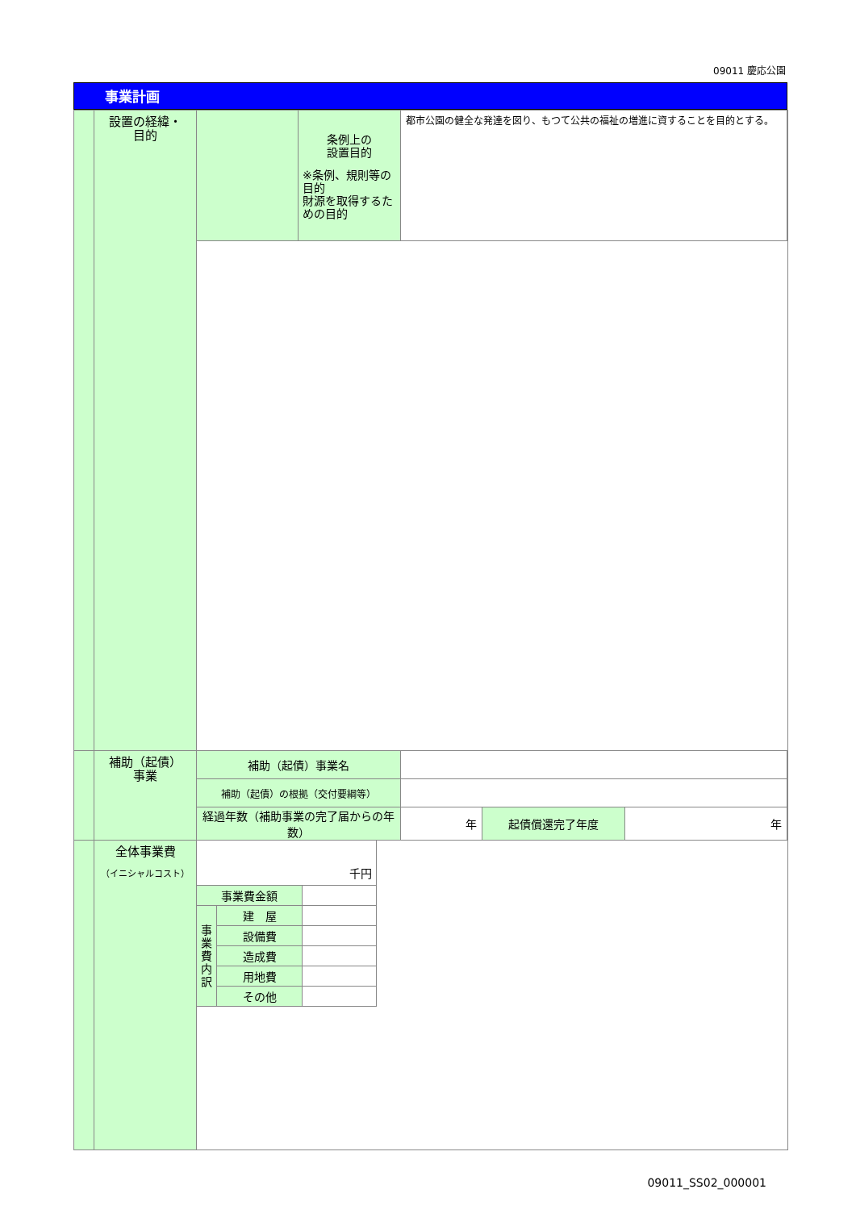09011 慶応公園
事業計画
| | 設置の経緯・ 目的 | / / 条例上の 設置目的 ※条例、規則等の目的 財源を取得するための目的 / 都市公園の健全な発達を図り、もつて公共の福祉の増進に資することを目的とする。 / |
| | 補助（起債） 事業 | / 補助（起債）事業名 / / / / / 補助（起債）の根拠（交付要綱等） / / / / / 経過年数（補助事業の完了届からの年数） / 年 / 起債償還完了年度 / 年 / |
| | 全体事業費 （イニシャルコスト） | / 千円 / / / / 事業費金額 / / / / 事 業 費 内 訳 / 建 屋 / / / / 設備費 / / / / 造成費 / / / / 用地費 / / / / その他 / / |
09011_SS02_000001